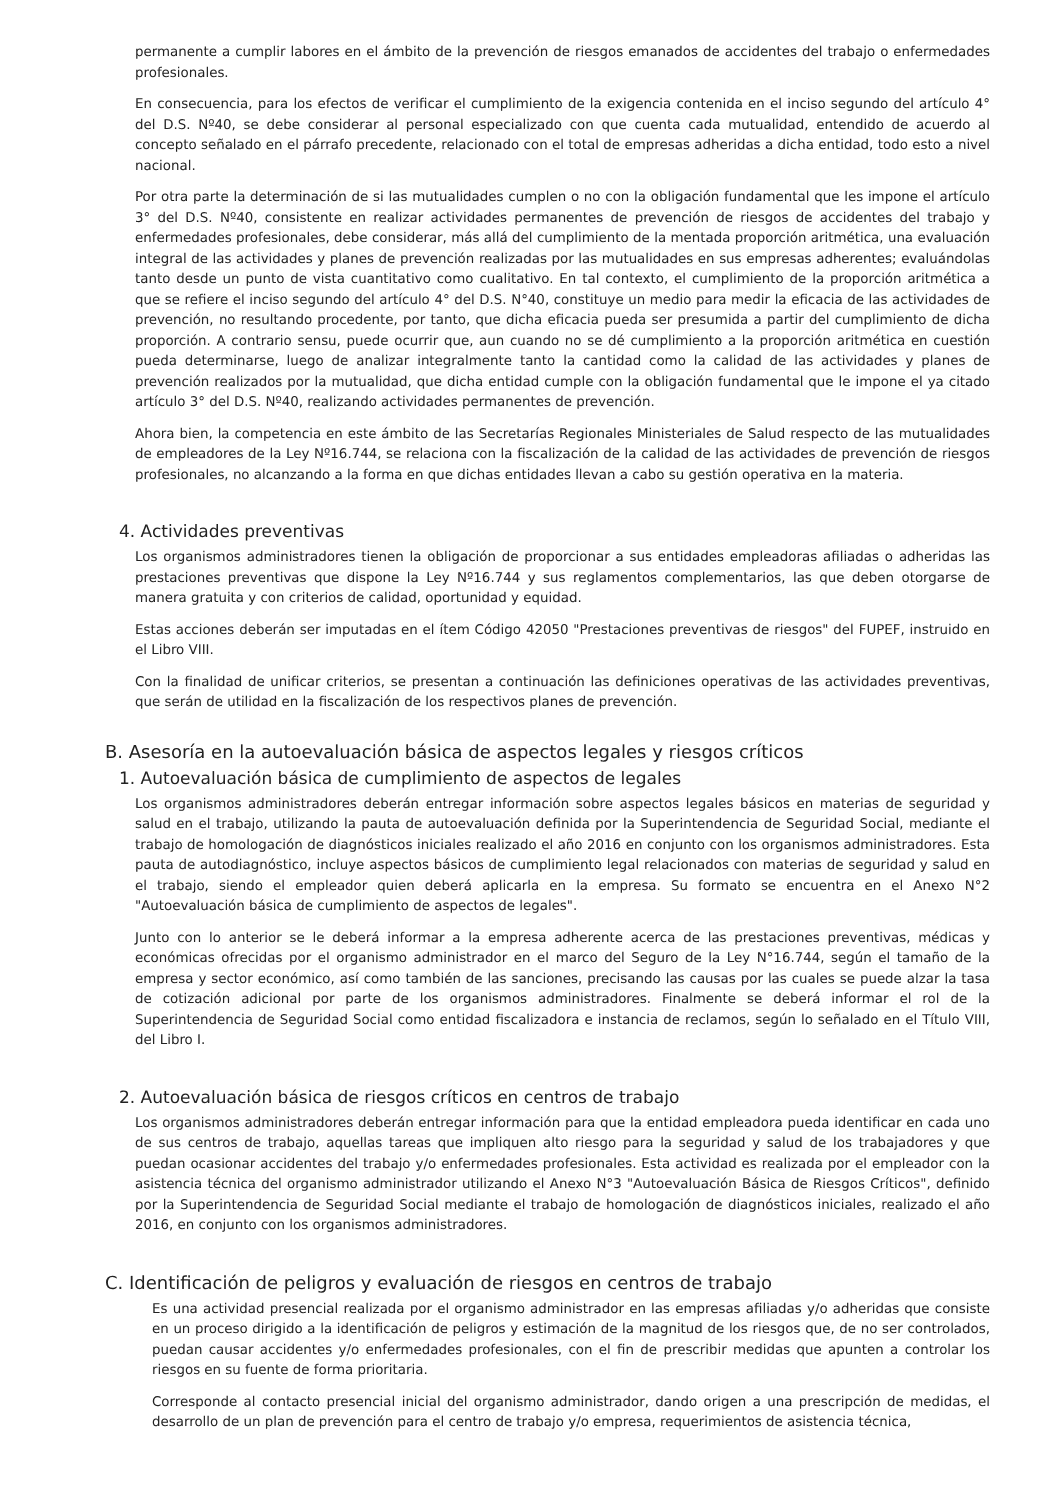permanente a cumplir labores en el ámbito de la prevención de riesgos emanados de accidentes del trabajo o enfermedades profesionales.
En consecuencia, para los efectos de verificar el cumplimiento de la exigencia contenida en el inciso segundo del artículo 4° del D.S. Nº40, se debe considerar al personal especializado con que cuenta cada mutualidad, entendido de acuerdo al concepto señalado en el párrafo precedente, relacionado con el total de empresas adheridas a dicha entidad, todo esto a nivel nacional.
Por otra parte la determinación de si las mutualidades cumplen o no con la obligación fundamental que les impone el artículo 3° del D.S. Nº40, consistente en realizar actividades permanentes de prevención de riesgos de accidentes del trabajo y enfermedades profesionales, debe considerar, más allá del cumplimiento de la mentada proporción aritmética, una evaluación integral de las actividades y planes de prevención realizadas por las mutualidades en sus empresas adherentes; evaluándolas tanto desde un punto de vista cuantitativo como cualitativo. En tal contexto, el cumplimiento de la proporción aritmética a que se refiere el inciso segundo del artículo 4° del D.S. N°40, constituye un medio para medir la eficacia de las actividades de prevención, no resultando procedente, por tanto, que dicha eficacia pueda ser presumida a partir del cumplimiento de dicha proporción. A contrario sensu, puede ocurrir que, aun cuando no se dé cumplimiento a la proporción aritmética en cuestión pueda determinarse, luego de analizar integralmente tanto la cantidad como la calidad de las actividades y planes de prevención realizados por la mutualidad, que dicha entidad cumple con la obligación fundamental que le impone el ya citado artículo 3° del D.S. Nº40, realizando actividades permanentes de prevención.
Ahora bien, la competencia en este ámbito de las Secretarías Regionales Ministeriales de Salud respecto de las mutualidades de empleadores de la Ley Nº16.744, se relaciona con la fiscalización de la calidad de las actividades de prevención de riesgos profesionales, no alcanzando a la forma en que dichas entidades llevan a cabo su gestión operativa en la materia.
4. Actividades preventivas
Los organismos administradores tienen la obligación de proporcionar a sus entidades empleadoras afiliadas o adheridas las prestaciones preventivas que dispone la Ley Nº16.744 y sus reglamentos complementarios, las que deben otorgarse de manera gratuita y con criterios de calidad, oportunidad y equidad.
Estas acciones deberán ser imputadas en el ítem Código 42050 "Prestaciones preventivas de riesgos" del FUPEF, instruido en el Libro VIII.
Con la finalidad de unificar criterios, se presentan a continuación las definiciones operativas de las actividades preventivas, que serán de utilidad en la fiscalización de los respectivos planes de prevención.
B. Asesoría en la autoevaluación básica de aspectos legales y riesgos críticos
1. Autoevaluación básica de cumplimiento de aspectos de legales
Los organismos administradores deberán entregar información sobre aspectos legales básicos en materias de seguridad y salud en el trabajo, utilizando la pauta de autoevaluación definida por la Superintendencia de Seguridad Social, mediante el trabajo de homologación de diagnósticos iniciales realizado el año 2016 en conjunto con los organismos administradores. Esta pauta de autodiagnóstico, incluye aspectos básicos de cumplimiento legal relacionados con materias de seguridad y salud en el trabajo, siendo el empleador quien deberá aplicarla en la empresa. Su formato se encuentra en el Anexo N°2 "Autoevaluación básica de cumplimiento de aspectos de legales".
Junto con lo anterior se le deberá informar a la empresa adherente acerca de las prestaciones preventivas, médicas y económicas ofrecidas por el organismo administrador en el marco del Seguro de la Ley N°16.744, según el tamaño de la empresa y sector económico, así como también de las sanciones, precisando las causas por las cuales se puede alzar la tasa de cotización adicional por parte de los organismos administradores. Finalmente se deberá informar el rol de la Superintendencia de Seguridad Social como entidad fiscalizadora e instancia de reclamos, según lo señalado en el Título VIII, del Libro I.
2. Autoevaluación básica de riesgos críticos en centros de trabajo
Los organismos administradores deberán entregar información para que la entidad empleadora pueda identificar en cada uno de sus centros de trabajo, aquellas tareas que impliquen alto riesgo para la seguridad y salud de los trabajadores y que puedan ocasionar accidentes del trabajo y/o enfermedades profesionales. Esta actividad es realizada por el empleador con la asistencia técnica del organismo administrador utilizando el Anexo N°3 "Autoevaluación Básica de Riesgos Críticos", definido por la Superintendencia de Seguridad Social mediante el trabajo de homologación de diagnósticos iniciales, realizado el año 2016, en conjunto con los organismos administradores.
C. Identificación de peligros y evaluación de riesgos en centros de trabajo
Es una actividad presencial realizada por el organismo administrador en las empresas afiliadas y/o adheridas que consiste en un proceso dirigido a la identificación de peligros y estimación de la magnitud de los riesgos que, de no ser controlados, puedan causar accidentes y/o enfermedades profesionales, con el fin de prescribir medidas que apunten a controlar los riesgos en su fuente de forma prioritaria.
Corresponde al contacto presencial inicial del organismo administrador, dando origen a una prescripción de medidas, el desarrollo de un plan de prevención para el centro de trabajo y/o empresa, requerimientos de asistencia técnica,